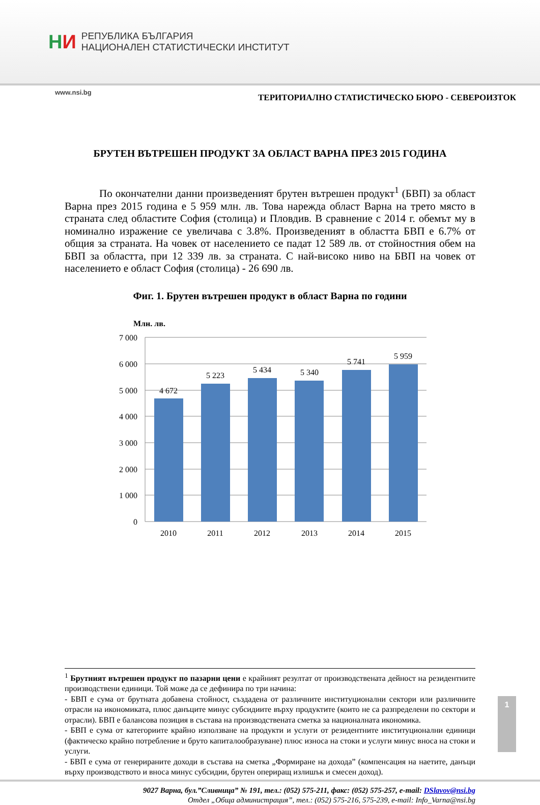НИ
РЕПУБЛИКА БЪЛГАРИЯ
НАЦИОНАЛЕН СТАТИСТИЧЕСКИ ИНСТИТУТ
www.nsi.bg ТЕРИТОРИАЛНО СТАТИСТИЧЕСКО БЮРО - СЕВЕРОИЗТОК
БРУТЕН ВЪТРЕШЕН ПРОДУКТ ЗА ОБЛАСТ ВАРНА ПРЕЗ 2015 ГОДИНА
По окончателни данни произведеният брутен вътрешен продукт<sup>1</sup> (БВП) за област Варна през 2015 година е 5 959 млн. лв. Това нарежда област Варна на трето място в страната след областите София (столица) и Пловдив. В сравнение с 2014 г. обемът му в номинално изражение се увеличава с 3.8%. Произведеният в областта БВП е 6.7% от общия за страната. На човек от населението се падат 12 589 лв. от стойностния обем на БВП за областта, при 12 339 лв. за страната. С най-високо ниво на БВП на човек от населението е област София (столица) - 26 690 лв.
Фиг. 1. Брутен вътрешен продукт в област Варна по години
Млн. лв.
7 000
6 000
5 000
4 000
3 000
2 000
1 000
0
4 672
5 223
5 434
5 340
5 741
5 959
2010
2011
2012
2013
2014
2015
<sup>1</sup> Брутният вътрешен продукт по пазарни цени е крайният резултат от производствената дейност на резидентните производствени единици. Той може да се дефинира по три начина:
- БВП е сума от брутната добавена стойност, създадена от различните институционални сектори или различните отрасли на икономиката, плюс данъците минус субсидиите върху продуктите (които не са разпределени по сектори и отрасли). БВП е балансова позиция в състава на производствената сметка за националната икономика.
- БВП е сума от категориите крайно използване на продукти и услуги от резидентните институционални единици (фактическо крайно потребление и бруто капиталообразуване) плюс износа на стоки и услуги минус вноса на стоки и услуги.
- БВП е сума от генерираните доходи в състава на сметка „Формиране на дохода” (компенсация на наетите, данъци върху производството и вноса минус субсидии, брутен опериращ излишък и смесен доход).
9027 Варна, бул.”Сливница” № 191, тел.: (052) 575-211, факс: (052) 575-257, e-mail: DSlavov@nsi.bg
Отдел „Обща администрация”, тел.: (052) 575-216, 575-239, e-mail: Info_Varna@nsi.bg
1